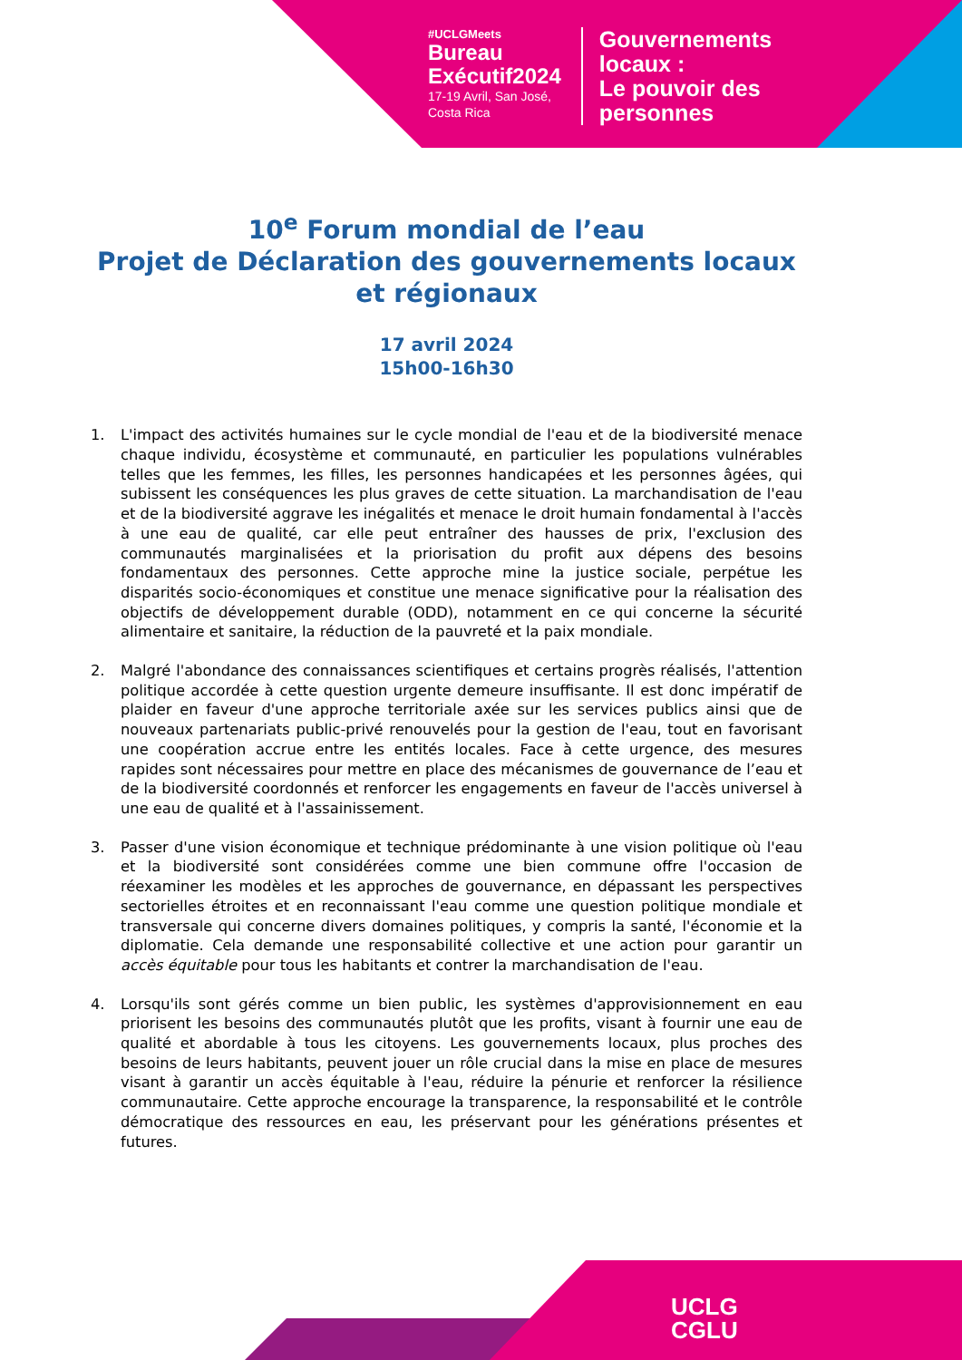#UCLGMeets
Bureau
Exécutif2024
17-19 Avril, San José,
Costa Rica
Gouvernements
locaux :
Le pouvoir des
personnes
10<sup>e</sup> Forum mondial de l’eau
Projet de Déclaration des gouvernements locaux et régionaux
17 avril 2024
15h00-16h30
1. L'impact des activités humaines sur le cycle mondial de l'eau et de la biodiversité menace chaque individu, écosystème et communauté, en particulier les populations vulnérables telles que les femmes, les filles, les personnes handicapées et les personnes âgées, qui subissent les conséquences les plus graves de cette situation. La marchandisation de l'eau et de la biodiversité aggrave les inégalités et menace le droit humain fondamental à l'accès à une eau de qualité, car elle peut entraîner des hausses de prix, l'exclusion des communautés marginalisées et la priorisation du profit aux dépens des besoins fondamentaux des personnes. Cette approche mine la justice sociale, perpétue les disparités socio-économiques et constitue une menace significative pour la réalisation des objectifs de développement durable (ODD), notamment en ce qui concerne la sécurité alimentaire et sanitaire, la réduction de la pauvreté et la paix mondiale.
2. Malgré l'abondance des connaissances scientifiques et certains progrès réalisés, l'attention politique accordée à cette question urgente demeure insuffisante. Il est donc impératif de plaider en faveur d'une approche territoriale axée sur les services publics ainsi que de nouveaux partenariats public-privé renouvelés pour la gestion de l'eau, tout en favorisant une coopération accrue entre les entités locales. Face à cette urgence, des mesures rapides sont nécessaires pour mettre en place des mécanismes de gouvernance de l’eau et de la biodiversité coordonnés et renforcer les engagements en faveur de l'accès universel à une eau de qualité et à l'assainissement.
3. Passer d'une vision économique et technique prédominante à une vision politique où l'eau et la biodiversité sont considérées comme une bien commune offre l'occasion de réexaminer les modèles et les approches de gouvernance, en dépassant les perspectives sectorielles étroites et en reconnaissant l'eau comme une question politique mondiale et transversale qui concerne divers domaines politiques, y compris la santé, l'économie et la diplomatie. Cela demande une responsabilité collective et une action pour garantir un accès équitable pour tous les habitants et contrer la marchandisation de l'eau.
4. Lorsqu'ils sont gérés comme un bien public, les systèmes d'approvisionnement en eau priorisent les besoins des communautés plutôt que les profits, visant à fournir une eau de qualité et abordable à tous les citoyens. Les gouvernements locaux, plus proches des besoins de leurs habitants, peuvent jouer un rôle crucial dans la mise en place de mesures visant à garantir un accès équitable à l'eau, réduire la pénurie et renforcer la résilience communautaire. Cette approche encourage la transparence, la responsabilité et le contrôle démocratique des ressources en eau, les préservant pour les générations présentes et futures.
UCLG
CGLU